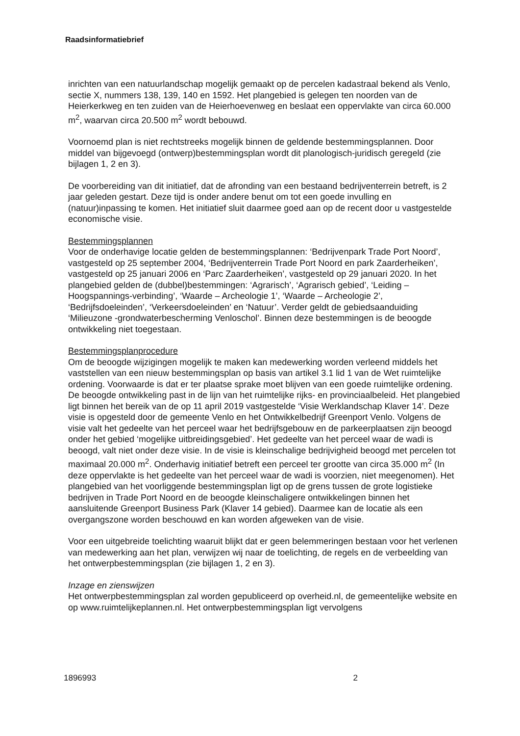Raadsinformatiebrief
inrichten van een natuurlandschap mogelijk gemaakt op de percelen kadastraal bekend als Venlo, sectie X, nummers 138, 139, 140 en 1592. Het plangebied is gelegen ten noorden van de Heierkerkweg en ten zuiden van de Heierhoevenweg en beslaat een oppervlakte van circa 60.000 m<sup>2</sup>, waarvan circa 20.500 m<sup>2</sup> wordt bebouwd.
Voornoemd plan is niet rechtstreeks mogelijk binnen de geldende bestemmingsplannen. Door middel van bijgevoegd (ontwerp)bestemmingsplan wordt dit planologisch-juridisch geregeld (zie bijlagen 1, 2 en 3).
De voorbereiding van dit initiatief, dat de afronding van een bestaand bedrijventerrein betreft, is 2 jaar geleden gestart. Deze tijd is onder andere benut om tot een goede invulling en (natuur)inpassing te komen. Het initiatief sluit daarmee goed aan op de recent door u vastgestelde economische visie.
Bestemmingsplannen
Voor de onderhavige locatie gelden de bestemmingsplannen: ‘Bedrijvenpark Trade Port Noord’, vastgesteld op 25 september 2004, ‘Bedrijventerrein Trade Port Noord en park Zaarderheiken’, vastgesteld op 25 januari 2006 en ‘Parc Zaarderheiken’, vastgesteld op 29 januari 2020. In het plangebied gelden de (dubbel)bestemmingen: ‘Agrarisch’, ‘Agrarisch gebied’, ‘Leiding – Hoogspannings-verbinding’, ‘Waarde – Archeologie 1’, ‘Waarde – Archeologie 2’, ‘Bedrijfsdoeleinden’, ‘Verkeersdoeleinden’ en ‘Natuur’. Verder geldt de gebiedsaanduiding ‘Milieuzone -grondwaterbescherming Venloschol’. Binnen deze bestemmingen is de beoogde ontwikkeling niet toegestaan.
Bestemmingsplanprocedure
Om de beoogde wijzigingen mogelijk te maken kan medewerking worden verleend middels het vaststellen van een nieuw bestemmingsplan op basis van artikel 3.1 lid 1 van de Wet ruimtelijke ordening. Voorwaarde is dat er ter plaatse sprake moet blijven van een goede ruimtelijke ordening.
De beoogde ontwikkeling past in de lijn van het ruimtelijke rijks- en provinciaalbeleid. Het plangebied ligt binnen het bereik van de op 11 april 2019 vastgestelde ‘Visie Werklandschap Klaver 14’. Deze visie is opgesteld door de gemeente Venlo en het Ontwikkelbedrijf Greenport Venlo. Volgens de visie valt het gedeelte van het perceel waar het bedrijfsgebouw en de parkeerplaatsen zijn beoogd onder het gebied ‘mogelijke uitbreidingsgebied’. Het gedeelte van het perceel waar de wadi is beoogd, valt niet onder deze visie. In de visie is kleinschalige bedrijvigheid beoogd met percelen tot maximaal 20.000 m<sup>2</sup>. Onderhavig initiatief betreft een perceel ter grootte van circa 35.000 m<sup>2</sup> (In deze oppervlakte is het gedeelte van het perceel waar de wadi is voorzien, niet meegenomen). Het plangebied van het voorliggende bestemmingsplan ligt op de grens tussen de grote logistieke bedrijven in Trade Port Noord en de beoogde kleinschaligere ontwikkelingen binnen het aansluitende Greenport Business Park (Klaver 14 gebied). Daarmee kan de locatie als een overgangszone worden beschouwd en kan worden afgeweken van de visie.
Voor een uitgebreide toelichting waaruit blijkt dat er geen belemmeringen bestaan voor het verlenen van medewerking aan het plan, verwijzen wij naar de toelichting, de regels en de verbeelding van het ontwerpbestemmingsplan (zie bijlagen 1, 2 en 3).
Inzage en zienswijzen
Het ontwerpbestemmingsplan zal worden gepubliceerd op overheid.nl, de gemeentelijke website en op www.ruimtelijkeplannen.nl. Het ontwerpbestemmingsplan ligt vervolgens
1896993 2